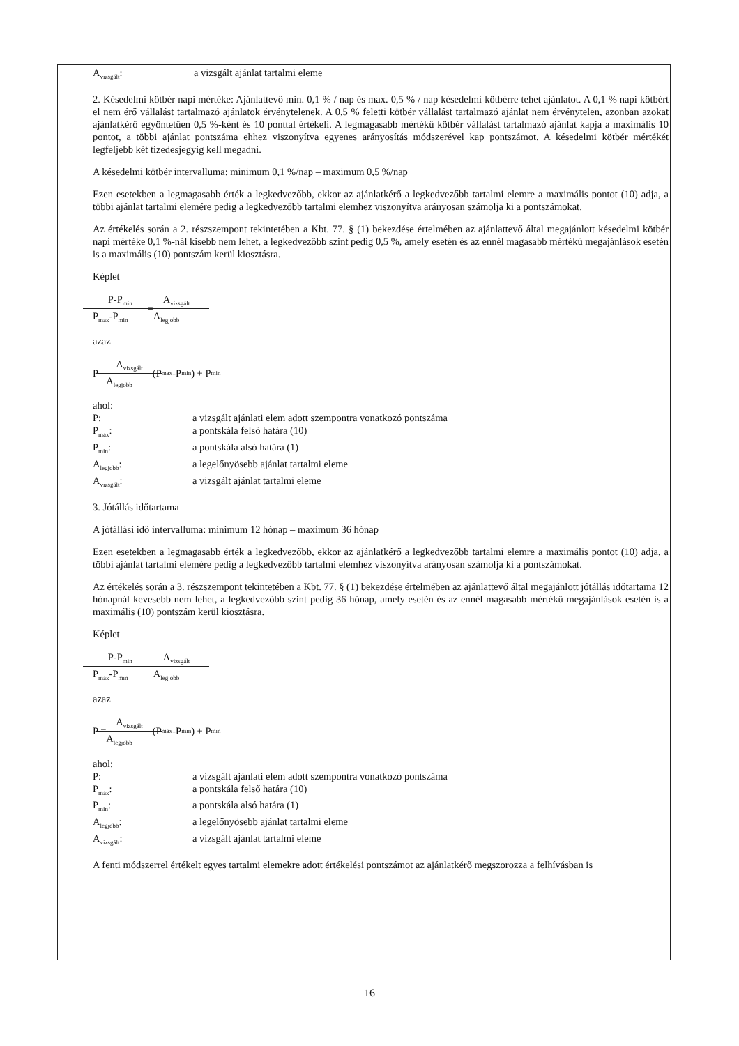A<sub>vizsgált</sub>: a vizsgált ajánlat tartalmi eleme
2. Késedelmi kötbér napi mértéke: Ajánlattevő min. 0,1 % / nap és max. 0,5 % / nap késedelmi kötbérre tehet ajánlatot. A 0,1 % napi kötbért el nem érő vállalást tartalmazó ajánlatok érvénytelenek. A 0,5 % feletti kötbér vállalást tartalmazó ajánlat nem érvénytelen, azonban azokat ajánlatkérő egyöntetűen 0,5 %-ként és 10 ponttal értékeli. A legmagasabb mértékű kötbér vállalást tartalmazó ajánlat kapja a maximális 10 pontot, a többi ajánlat pontszáma ehhez viszonyítva egyenes arányosítás módszerével kap pontszámot. A késedelmi kötbér mértékét legfeljebb két tizedesjegyig kell megadni.
A késedelmi kötbér intervalluma: minimum 0,1 %/nap – maximum 0,5 %/nap
Ezen esetekben a legmagasabb érték a legkedvezőbb, ekkor az ajánlatkérő a legkedvezőbb tartalmi elemre a maximális pontot (10) adja, a többi ajánlat tartalmi elemére pedig a legkedvezőbb tartalmi elemhez viszonyítva arányosan számolja ki a pontszámokat.
Az értékelés során a 2. részszempont tekintetében a Kbt. 77. § (1) bekezdése értelmében az ajánlattevő által megajánlott késedelmi kötbér napi mértéke 0,1 %-nál kisebb nem lehet, a legkedvezőbb szint pedig 0,5 %, amely esetén és az ennél magasabb mértékű megajánlások esetén is a maximális (10) pontszám kerül kiosztásra.
Képlet
P-P<sub>min</sub> P<sub>max</sub>-P<sub>min</sub> = A<sub>vizsgált</sub> A<sub>legjobb</sub>
azaz
P = A<sub>vizsgált</sub> A<sub>legjobb</sub> (P<sub>max</sub>-P<sub>min</sub>) + P<sub>min</sub>
ahol:
P: a vizsgált ajánlati elem adott szempontra vonatkozó pontszáma
P<sub>max</sub>: a pontskála felső határa (10)
P<sub>min</sub>: a pontskála alsó határa (1)
A<sub>legjobb</sub>: a legelőnyösebb ajánlat tartalmi eleme
A<sub>vizsgált</sub>: a vizsgált ajánlat tartalmi eleme
3. Jótállás időtartama
A jótállási idő intervalluma: minimum 12 hónap – maximum 36 hónap
Ezen esetekben a legmagasabb érték a legkedvezőbb, ekkor az ajánlatkérő a legkedvezőbb tartalmi elemre a maximális pontot (10) adja, a többi ajánlat tartalmi elemére pedig a legkedvezőbb tartalmi elemhez viszonyítva arányosan számolja ki a pontszámokat.
Az értékelés során a 3. részszempont tekintetében a Kbt. 77. § (1) bekezdése értelmében az ajánlattevő által megajánlott jótállás időtartama 12 hónapnál kevesebb nem lehet, a legkedvezőbb szint pedig 36 hónap, amely esetén és az ennél magasabb mértékű megajánlások esetén is a maximális (10) pontszám kerül kiosztásra.
Képlet
P-P<sub>min</sub> P<sub>max</sub>-P<sub>min</sub> = A<sub>vizsgált</sub> A<sub>legjobb</sub>
azaz
P = A<sub>vizsgált</sub> A<sub>legjobb</sub> (P<sub>max</sub>-P<sub>min</sub>) + P<sub>min</sub>
ahol:
P: a vizsgált ajánlati elem adott szempontra vonatkozó pontszáma
P<sub>max</sub>: a pontskála felső határa (10)
P<sub>min</sub>: a pontskála alsó határa (1)
A<sub>legjobb</sub>: a legelőnyösebb ajánlat tartalmi eleme
A<sub>vizsgált</sub>: a vizsgált ajánlat tartalmi eleme
A fenti módszerrel értékelt egyes tartalmi elemekre adott értékelési pontszámot az ajánlatkérő megszorozza a felhívásban is
16